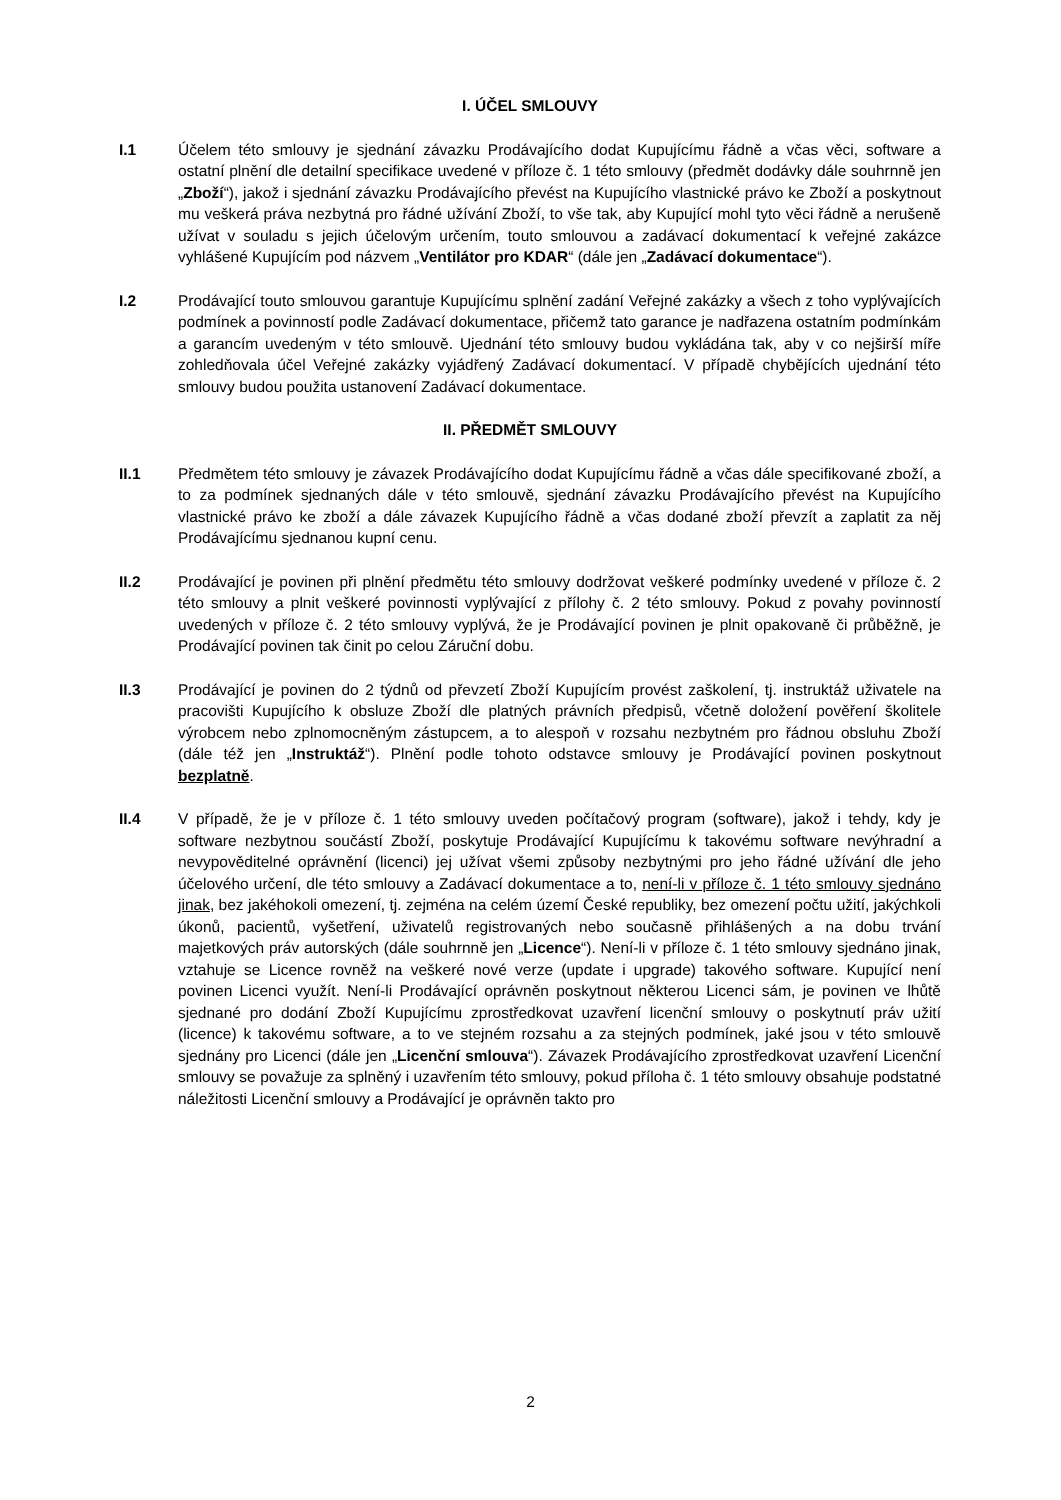I. ÚČEL SMLOUVY
I.1 Účelem této smlouvy je sjednání závazku Prodávajícího dodat Kupujícímu řádně a včas věci, software a ostatní plnění dle detailní specifikace uvedené v příloze č. 1 této smlouvy (předmět dodávky dále souhrnně jen „Zboží“), jakož i sjednání závazku Prodávajícího převést na Kupujícího vlastnické právo ke Zboží a poskytnout mu veškerá práva nezbytná pro řádné užívání Zboží, to vše tak, aby Kupující mohl tyto věci řádně a nerušeně užívat v souladu s jejich účelovým určením, touto smlouvou a zadávací dokumentací k veřejné zakázce vyhlášené Kupujícím pod názvem „Ventilátor pro KDAR“ (dále jen „Zadávací dokumentace“).
I.2 Prodávající touto smlouvou garantuje Kupujícímu splnění zadání Veřejné zakázky a všech z toho vyplývajících podmínek a povinností podle Zadávací dokumentace, přičemž tato garance je nadřazena ostatním podmínkám a garancím uvedeným v této smlouvě. Ujednání této smlouvy budou vykládána tak, aby v co nejširší míře zohledňovala účel Veřejné zakázky vyjádřený Zadávací dokumentací. V případě chybějících ujednání této smlouvy budou použita ustanovení Zadávací dokumentace.
II. PŘEDMĚT SMLOUVY
II.1 Předmětem této smlouvy je závazek Prodávajícího dodat Kupujícímu řádně a včas dále specifikované zboží, a to za podmínek sjednaných dále v této smlouvě, sjednání závazku Prodávajícího převést na Kupujícího vlastnické právo ke zboží a dále závazek Kupujícího řádně a včas dodané zboží převzít a zaplatit za něj Prodávajícímu sjednanou kupní cenu.
II.2 Prodávající je povinen při plnění předmětu této smlouvy dodržovat veškeré podmínky uvedené v příloze č. 2 této smlouvy a plnit veškeré povinnosti vyplývající z přílohy č. 2 této smlouvy. Pokud z povahy povinností uvedených v příloze č. 2 této smlouvy vyplývá, že je Prodávající povinen je plnit opakovaně či průběžně, je Prodávající povinen tak činit po celou Záruční dobu.
II.3 Prodávající je povinen do 2 týdnů od převzetí Zboží Kupujícím provést zaškolení, tj. instruktáž uživatele na pracovišti Kupujícího k obsluze Zboží dle platných právních předpisů, včetně doložení pověření školitele výrobcem nebo zplnomocněným zástupcem, a to alespoň v rozsahu nezbytném pro řádnou obsluhu Zboží (dále též jen „Instruktáž“). Plnění podle tohoto odstavce smlouvy je Prodávající povinen poskytnout bezplatně.
II.4 V případě, že je v příloze č. 1 této smlouvy uveden počítačový program (software), jakož i tehdy, kdy je software nezbytnou součástí Zboží, poskytuje Prodávající Kupujícímu k takovému software nevýhradní a nevypověditelné oprávnění (licenci) jej užívat všemi způsoby nezbytnými pro jeho řádné užívání dle jeho účelového určení, dle této smlouvy a Zadávací dokumentace a to, není-li v příloze č. 1 této smlouvy sjednáno jinak, bez jakéhokoli omezení, tj. zejména na celém území České republiky, bez omezení počtu užití, jakýchkoli úkonů, pacientů, vyšetření, uživatelů registrovaných nebo současně přihlášených a na dobu trvání majetkových práv autorských (dále souhrnně jen „Licence“). Není-li v příloze č. 1 této smlouvy sjednáno jinak, vztahuje se Licence rovněž na veškeré nové verze (update i upgrade) takového software. Kupující není povinen Licenci využít. Není-li Prodávající oprávněn poskytnout některou Licenci sám, je povinen ve lhůtě sjednané pro dodání Zboží Kupujícímu zprostředkovat uzavření licenční smlouvy o poskytnutí práv užití (licence) k takovému software, a to ve stejném rozsahu a za stejných podmínek, jaké jsou v této smlouvě sjednány pro Licenci (dále jen „Licenční smlouva“). Závazek Prodávajícího zprostředkovat uzavření Licenční smlouvy se považuje za splněný i uzavřením této smlouvy, pokud příloha č. 1 této smlouvy obsahuje podstatné náležitosti Licenční smlouvy a Prodávající je oprávněn takto pro
2